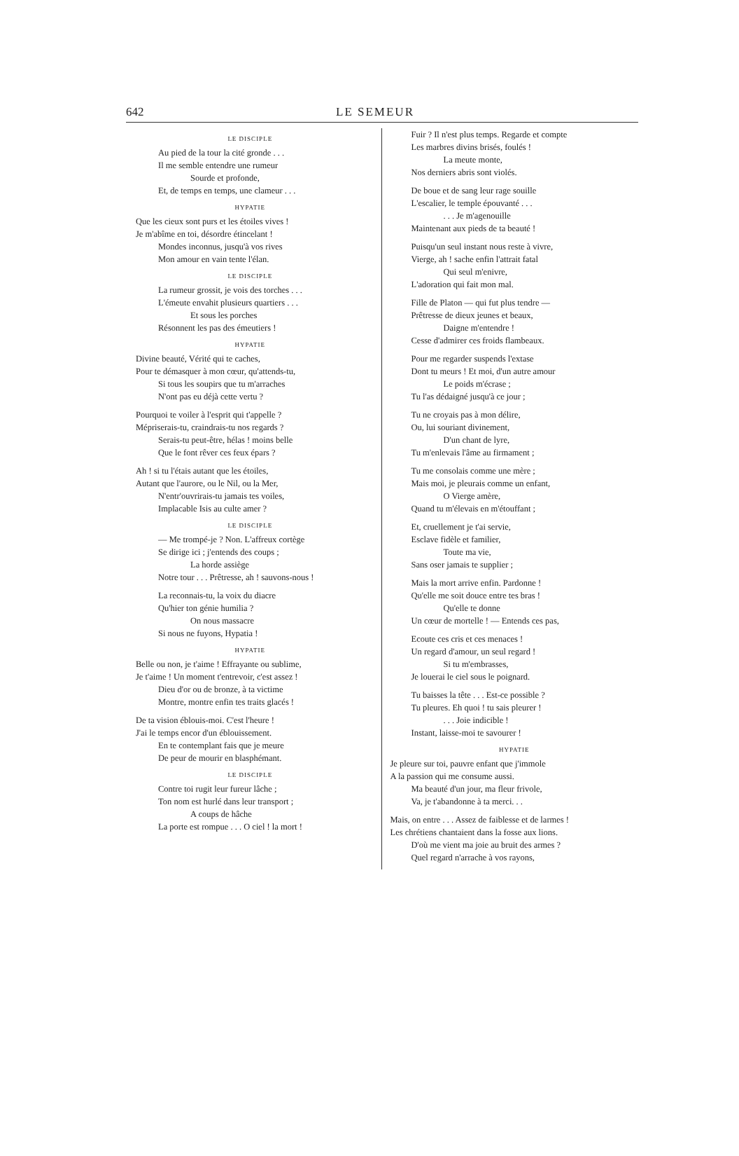642 LE SEMEUR
LE DISCIPLE
Au pied de la tour la cité gronde . . .
Il me semble entendre une rumeur
Sourde et profonde,
Et, de temps en temps, une clameur . . .
HYPATIE
Que les cieux sont purs et les étoiles vives !
Je m'abîme en toi, désordre étincelant !
Mondes inconnus, jusqu'à vos rives
Mon amour en vain tente l'élan.
LE DISCIPLE
La rumeur grossit, je vois des torches . . .
L'émeute envahit plusieurs quartiers . . .
Et sous les porches
Résonnent les pas des émeutiers !
HYPATIE
Divine beauté, Vérité qui te caches,
Pour te démasquer à mon cœur, qu'attends-tu,
Si tous les soupirs que tu m'arraches
N'ont pas eu déjà cette vertu ?
Pourquoi te voiler à l'esprit qui t'appelle ?
Mépriserais-tu, craindrais-tu nos regards ?
Serais-tu peut-être, hélas ! moins belle
Que le font rêver ces feux épars ?
Ah ! si tu l'étais autant que les étoiles,
Autant que l'aurore, ou le Nil, ou la Mer,
N'entr'ouvrirais-tu jamais tes voiles,
Implacable Isis au culte amer ?
LE DISCIPLE
— Me trompé-je ? Non. L'affreux cortège
Se dirige ici ; j'entends des coups ;
La horde assiège
Notre tour . . . Prêtresse, ah ! sauvons-nous !
La reconnais-tu, la voix du diacre
Qu'hier ton génie humilia ?
On nous massacre
Si nous ne fuyons, Hypatia !
HYPATIE
Belle ou non, je t'aime ! Effrayante ou sublime,
Je t'aime ! Un moment t'entrevoir, c'est assez !
Dieu d'or ou de bronze, à ta victime
Montre, montre enfin tes traits glacés !
De ta vision éblouis-moi. C'est l'heure !
J'ai le temps encor d'un éblouissement.
En te contemplant fais que je meure
De peur de mourir en blasphémant.
LE DISCIPLE
Contre toi rugit leur fureur lâche ;
Ton nom est hurlé dans leur transport ;
A coups de hâche
La porte est rompue . . . O ciel ! la mort !
Fuir ? Il n'est plus temps. Regarde et compte
Les marbres divins brisés, foulés !
La meute monte,
Nos derniers abris sont violés.
De boue et de sang leur rage souille
L'escalier, le temple épouvanté . . .
. . . Je m'agenouille
Maintenant aux pieds de ta beauté !
Puisqu'un seul instant nous reste à vivre,
Vierge, ah ! sache enfin l'attrait fatal
Qui seul m'enivre,
L'adoration qui fait mon mal.
Fille de Platon — qui fut plus tendre —
Prêtresse de dieux jeunes et beaux,
Daigne m'entendre !
Cesse d'admirer ces froids flambeaux.
Pour me regarder suspends l'extase
Dont tu meurs ! Et moi, d'un autre amour
Le poids m'écrase ;
Tu l'as dédaigné jusqu'à ce jour ;
Tu ne croyais pas à mon délire,
Ou, lui souriant divinement,
D'un chant de lyre,
Tu m'enlevais l'âme au firmament ;
Tu me consolais comme une mère ;
Mais moi, je pleurais comme un enfant,
O Vierge amère,
Quand tu m'élevais en m'étouffant ;
Et, cruellement je t'ai servie,
Esclave fidèle et familier,
Toute ma vie,
Sans oser jamais te supplier ;
Mais la mort arrive enfin. Pardonne !
Qu'elle me soit douce entre tes bras !
Qu'elle te donne
Un cœur de mortelle ! — Entends ces pas,
Ecoute ces cris et ces menaces !
Un regard d'amour, un seul regard !
Si tu m'embrasses,
Je louerai le ciel sous le poignard.
Tu baisses la tête . . . Est-ce possible ?
Tu pleures. Eh quoi ! tu sais pleurer !
. . . Joie indicible !
Instant, laisse-moi te savourer !
HYPATIE
Je pleure sur toi, pauvre enfant que j'immole
A la passion qui me consume aussi.
Ma beauté d'un jour, ma fleur frivole,
Va, je t'abandonne à ta merci. . .
Mais, on entre . . . Assez de faiblesse et de larmes !
Les chrétiens chantaient dans la fosse aux lions.
D'où me vient ma joie au bruit des armes ?
Quel regard n'arrache à vos rayons,